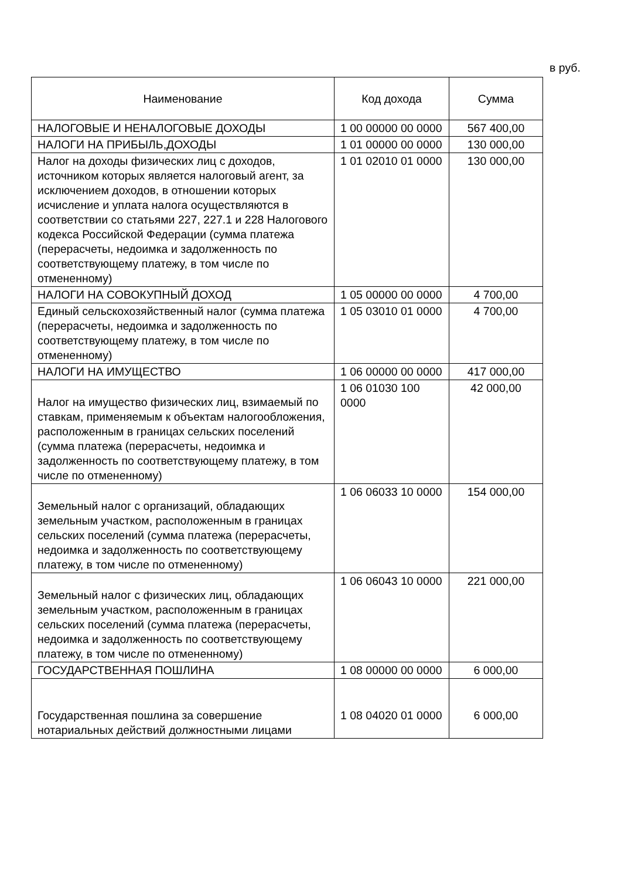в руб.
| Наименование | Код дохода | Сумма |
| --- | --- | --- |
| НАЛОГОВЫЕ И НЕНАЛОГОВЫЕ ДОХОДЫ | 1 00 00000 00 0000 | 567 400,00 |
| НАЛОГИ НА ПРИБЫЛЬ,ДОХОДЫ | 1 01 00000 00 0000 | 130 000,00 |
| Налог на доходы физических лиц с доходов, источником которых является налоговый агент, за исключением доходов, в отношении которых исчисление и уплата налога осуществляются в соответствии со статьями 227, 227.1 и 228 Налогового кодекса Российской Федерации (сумма платежа (перерасчеты, недоимка и задолженность по соответствующему платежу, в том числе по отмененному) | 1 01 02010 01 0000 | 130 000,00 |
| НАЛОГИ НА СОВОКУПНЫЙ ДОХОД | 1 05 00000 00 0000 | 4 700,00 |
| Единый сельскохозяйственный налог (сумма платежа (перерасчеты, недоимка и задолженность по соответствующему платежу, в том числе по отмененному) | 1 05 03010 01 0000 | 4 700,00 |
| НАЛОГИ НА ИМУЩЕСТВО | 1 06 00000 00 0000 | 417 000,00 |
| Налог на имущество физических лиц, взимаемый по ставкам, применяемым к объектам налогообложения, расположенным в границах сельских поселений (сумма платежа (перерасчеты, недоимка и задолженность по соответствующему платежу, в том числе по отмененному) | 1 06 01030 100 0000 | 42 000,00 |
| Земельный налог с организаций, обладающих земельным участком, расположенным в границах сельских поселений (сумма платежа (перерасчеты, недоимка и задолженность по соответствующему платежу, в том числе по отмененному) | 1 06 06033 10 0000 | 154 000,00 |
| Земельный налог с физических лиц, обладающих земельным участком, расположенным в границах сельских поселений (сумма платежа (перерасчеты, недоимка и задолженность по соответствующему платежу, в том числе по отмененному) | 1 06 06043 10 0000 | 221 000,00 |
| ГОСУДАРСТВЕННАЯ ПОШЛИНА | 1 08 00000 00 0000 | 6 000,00 |
| Государственная пошлина за совершение нотариальных действий должностными лицами | 1 08 04020 01 0000 | 6 000,00 |